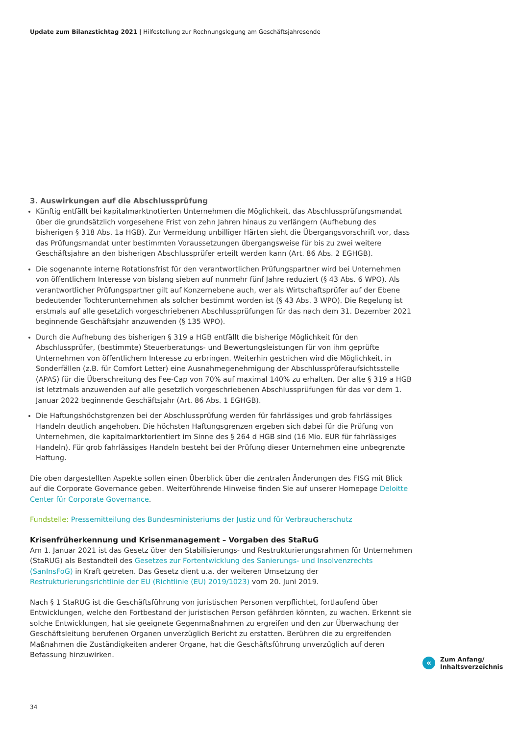Update zum Bilanzstichtag 2021 | Hilfestellung zur Rechnungslegung am Geschäftsjahresende
3. Auswirkungen auf die Abschlussprüfung
Künftig entfällt bei kapitalmarktnotierten Unternehmen die Möglichkeit, das Abschlussprüfungsmandat über die grundsätzlich vorgesehene Frist von zehn Jahren hinaus zu verlängern (Aufhebung des bisherigen § 318 Abs. 1a HGB). Zur Vermeidung unbilliger Härten sieht die Übergangsvorschrift vor, dass das Prüfungsmandat unter bestimmten Voraussetzungen übergangsweise für bis zu zwei weitere Geschäftsjahre an den bisherigen Abschlussprüfer erteilt werden kann (Art. 86 Abs. 2 EGHGB).
Die sogenannte interne Rotationsfrist für den verantwortlichen Prüfungspartner wird bei Unternehmen von öffentlichem Interesse von bislang sieben auf nunmehr fünf Jahre reduziert (§ 43 Abs. 6 WPO). Als verantwortlicher Prüfungspartner gilt auf Konzernebene auch, wer als Wirtschaftsprüfer auf der Ebene bedeutender Tochterunternehmen als solcher bestimmt worden ist (§ 43 Abs. 3 WPO). Die Regelung ist erstmals auf alle gesetzlich vorgeschriebenen Abschlussprüfungen für das nach dem 31. Dezember 2021 beginnende Geschäftsjahr anzuwenden (§ 135 WPO).
Durch die Aufhebung des bisherigen § 319 a HGB entfällt die bisherige Möglichkeit für den Abschlussprüfer, (bestimmte) Steuerberatungs- und Bewertungsleistungen für von ihm geprüfte Unternehmen von öffentlichem Interesse zu erbringen. Weiterhin gestrichen wird die Möglichkeit, in Sonderfällen (z.B. für Comfort Letter) eine Ausnahmegenehmigung der Abschlussprüferaufsichtsstelle (APAS) für die Überschreitung des Fee-Cap von 70% auf maximal 140% zu erhalten. Der alte § 319 a HGB ist letztmals anzuwenden auf alle gesetzlich vorgeschriebenen Abschlussprüfungen für das vor dem 1. Januar 2022 beginnende Geschäftsjahr (Art. 86 Abs. 1 EGHGB).
Die Haftungshöchstgrenzen bei der Abschlussprüfung werden für fahrlässiges und grob fahrlässiges Handeln deutlich angehoben. Die höchsten Haftungsgrenzen ergeben sich dabei für die Prüfung von Unternehmen, die kapitalmarktorientiert im Sinne des § 264 d HGB sind (16 Mio. EUR für fahrlässiges Handeln). Für grob fahrlässiges Handeln besteht bei der Prüfung dieser Unternehmen eine unbegrenzte Haftung.
Die oben dargestellten Aspekte sollen einen Überblick über die zentralen Änderungen des FISG mit Blick auf die Corporate Governance geben. Weiterführende Hinweise finden Sie auf unserer Homepage Deloitte Center für Corporate Governance.
Fundstelle: Pressemitteilung des Bundesministeriums der Justiz und für Verbraucherschutz
Krisenfrüherkennung und Krisenmanagement – Vorgaben des StaRuG
Am 1. Januar 2021 ist das Gesetz über den Stabilisierungs- und Restrukturierungsrahmen für Unternehmen (StaRUG) als Bestandteil des Gesetzes zur Fortentwicklung des Sanierungs- und Insolvenzrechts (SanInsFoG) in Kraft getreten. Das Gesetz dient u.a. der weiteren Umsetzung der Restrukturierungsrichtlinie der EU (Richtlinie (EU) 2019/1023) vom 20. Juni 2019.
Nach § 1 StaRUG ist die Geschäftsführung von juristischen Personen verpflichtet, fortlaufend über Entwicklungen, welche den Fortbestand der juristischen Person gefährden könnten, zu wachen. Erkennt sie solche Entwicklungen, hat sie geeignete Gegenmaßnahmen zu ergreifen und den zur Überwachung der Geschäftsleitung berufenen Organen unverzüglich Bericht zu erstatten. Berühren die zu ergreifenden Maßnahmen die Zuständigkeiten anderer Organe, hat die Geschäftsführung unverzüglich auf deren Befassung hinzuwirken.
«
Zum Anfang/
Inhaltsverzeichnis
34